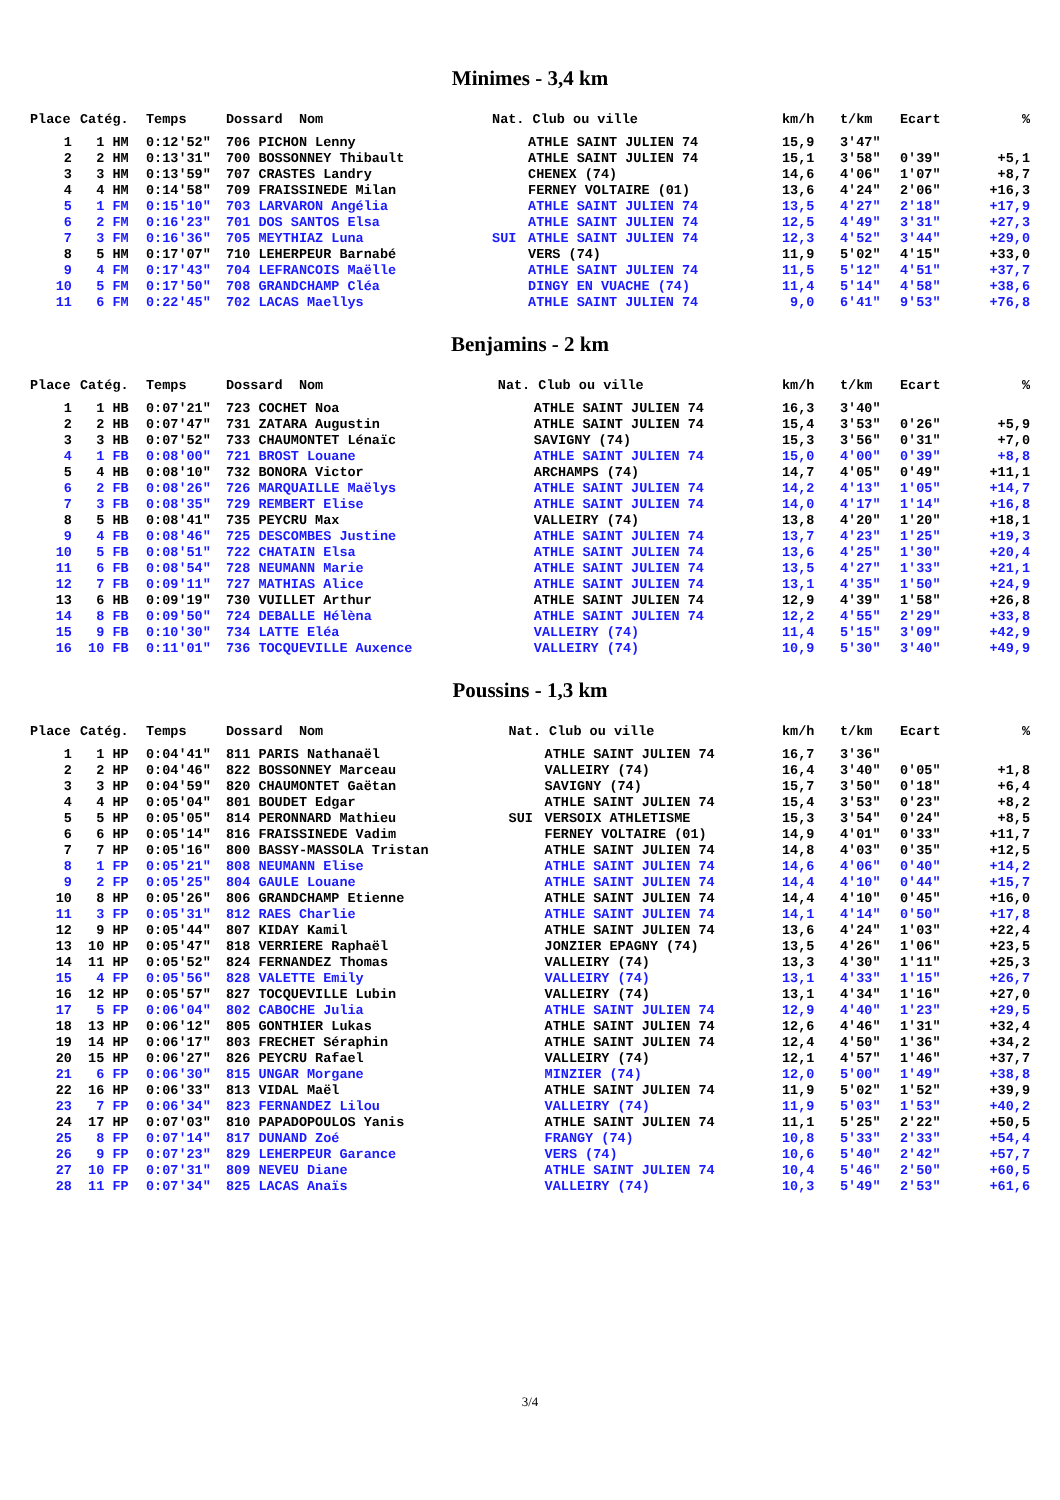Minimes - 3,4 km
| Place | Catég. | Temps | Dossard Nom | Nat. Club ou ville | | km/h | t/km | Ecart | % |
| --- | --- | --- | --- | --- | --- | --- | --- | --- | --- |
| 1 | 1 HM | 0:12'52" | 706 PICHON Lenny | | ATHLE SAINT JULIEN 74 | 15,9 | 3'47" | | |
| 2 | 2 HM | 0:13'31" | 700 BOSSONNEY Thibault | | ATHLE SAINT JULIEN 74 | 15,1 | 3'58" | 0'39" | +5,1 |
| 3 | 3 HM | 0:13'59" | 707 CRASTES Landry | | CHENEX (74) | 14,6 | 4'06" | 1'07" | +8,7 |
| 4 | 4 HM | 0:14'58" | 709 FRAISSINEDE Milan | | FERNEY VOLTAIRE (01) | 13,6 | 4'24" | 2'06" | +16,3 |
| 5 | 1 FM | 0:15'10" | 703 LARVARON Angélia | | ATHLE SAINT JULIEN 74 | 13,5 | 4'27" | 2'18" | +17,9 |
| 6 | 2 FM | 0:16'23" | 701 DOS SANTOS Elsa | | ATHLE SAINT JULIEN 74 | 12,5 | 4'49" | 3'31" | +27,3 |
| 7 | 3 FM | 0:16'36" | 705 MEYTHIAZ Luna | SUI | ATHLE SAINT JULIEN 74 | 12,3 | 4'52" | 3'44" | +29,0 |
| 8 | 5 HM | 0:17'07" | 710 LEHERPEUR Barnabé | | VERS (74) | 11,9 | 5'02" | 4'15" | +33,0 |
| 9 | 4 FM | 0:17'43" | 704 LEFRANCOIS Maëlle | | ATHLE SAINT JULIEN 74 | 11,5 | 5'12" | 4'51" | +37,7 |
| 10 | 5 FM | 0:17'50" | 708 GRANDCHAMP Cléa | | DINGY EN VUACHE (74) | 11,4 | 5'14" | 4'58" | +38,6 |
| 11 | 6 FM | 0:22'45" | 702 LACAS Maellys | | ATHLE SAINT JULIEN 74 | 9,0 | 6'41" | 9'53" | +76,8 |
Benjamins - 2 km
| Place | Catég. | Temps | Dossard Nom | Nat. Club ou ville | | km/h | t/km | Ecart | % |
| --- | --- | --- | --- | --- | --- | --- | --- | --- | --- |
| 1 | 1 HB | 0:07'21" | 723 COCHET Noa | | ATHLE SAINT JULIEN 74 | 16,3 | 3'40" | | |
| 2 | 2 HB | 0:07'47" | 731 ZATARA Augustin | | ATHLE SAINT JULIEN 74 | 15,4 | 3'53" | 0'26" | +5,9 |
| 3 | 3 HB | 0:07'52" | 733 CHAUMONTET Lénaïc | | SAVIGNY (74) | 15,3 | 3'56" | 0'31" | +7,0 |
| 4 | 1 FB | 0:08'00" | 721 BROST Louane | | ATHLE SAINT JULIEN 74 | 15,0 | 4'00" | 0'39" | +8,8 |
| 5 | 4 HB | 0:08'10" | 732 BONORA Victor | | ARCHAMPS (74) | 14,7 | 4'05" | 0'49" | +11,1 |
| 6 | 2 FB | 0:08'26" | 726 MARQUAILLE Maëlys | | ATHLE SAINT JULIEN 74 | 14,2 | 4'13" | 1'05" | +14,7 |
| 7 | 3 FB | 0:08'35" | 729 REMBERT Elise | | ATHLE SAINT JULIEN 74 | 14,0 | 4'17" | 1'14" | +16,8 |
| 8 | 5 HB | 0:08'41" | 735 PEYCRU Max | | VALLEIRY (74) | 13,8 | 4'20" | 1'20" | +18,1 |
| 9 | 4 FB | 0:08'46" | 725 DESCOMBES Justine | | ATHLE SAINT JULIEN 74 | 13,7 | 4'23" | 1'25" | +19,3 |
| 10 | 5 FB | 0:08'51" | 722 CHATAIN Elsa | | ATHLE SAINT JULIEN 74 | 13,6 | 4'25" | 1'30" | +20,4 |
| 11 | 6 FB | 0:08'54" | 728 NEUMANN Marie | | ATHLE SAINT JULIEN 74 | 13,5 | 4'27" | 1'33" | +21,1 |
| 12 | 7 FB | 0:09'11" | 727 MATHIAS Alice | | ATHLE SAINT JULIEN 74 | 13,1 | 4'35" | 1'50" | +24,9 |
| 13 | 6 HB | 0:09'19" | 730 VUILLET Arthur | | ATHLE SAINT JULIEN 74 | 12,9 | 4'39" | 1'58" | +26,8 |
| 14 | 8 FB | 0:09'50" | 724 DEBALLE Hélèna | | ATHLE SAINT JULIEN 74 | 12,2 | 4'55" | 2'29" | +33,8 |
| 15 | 9 FB | 0:10'30" | 734 LATTE Eléa | | VALLEIRY (74) | 11,4 | 5'15" | 3'09" | +42,9 |
| 16 | 10 FB | 0:11'01" | 736 TOCQUEVILLE Auxence | | VALLEIRY (74) | 10,9 | 5'30" | 3'40" | +49,9 |
Poussins - 1,3 km
| Place | Catég. | Temps | Dossard Nom | Nat. Club ou ville | | km/h | t/km | Ecart | % |
| --- | --- | --- | --- | --- | --- | --- | --- | --- | --- |
| 1 | 1 HP | 0:04'41" | 811 PARIS Nathanaël | | ATHLE SAINT JULIEN 74 | 16,7 | 3'36" | | |
| 2 | 2 HP | 0:04'46" | 822 BOSSONNEY Marceau | | VALLEIRY (74) | 16,4 | 3'40" | 0'05" | +1,8 |
| 3 | 3 HP | 0:04'59" | 820 CHAUMONTET Gaëtan | | SAVIGNY (74) | 15,7 | 3'50" | 0'18" | +6,4 |
| 4 | 4 HP | 0:05'04" | 801 BOUDET Edgar | | ATHLE SAINT JULIEN 74 | 15,4 | 3'53" | 0'23" | +8,2 |
| 5 | 5 HP | 0:05'05" | 814 PERONNARD Mathieu | SUI | VERSOIX ATHLETISME | 15,3 | 3'54" | 0'24" | +8,5 |
| 6 | 6 HP | 0:05'14" | 816 FRAISSINEDE Vadim | | FERNEY VOLTAIRE (01) | 14,9 | 4'01" | 0'33" | +11,7 |
| 7 | 7 HP | 0:05'16" | 800 BASSY-MASSOLA Tristan | | ATHLE SAINT JULIEN 74 | 14,8 | 4'03" | 0'35" | +12,5 |
| 8 | 1 FP | 0:05'21" | 808 NEUMANN Elise | | ATHLE SAINT JULIEN 74 | 14,6 | 4'06" | 0'40" | +14,2 |
| 9 | 2 FP | 0:05'25" | 804 GAULE Louane | | ATHLE SAINT JULIEN 74 | 14,4 | 4'10" | 0'44" | +15,7 |
| 10 | 8 HP | 0:05'26" | 806 GRANDCHAMP Etienne | | ATHLE SAINT JULIEN 74 | 14,4 | 4'10" | 0'45" | +16,0 |
| 11 | 3 FP | 0:05'31" | 812 RAES Charlie | | ATHLE SAINT JULIEN 74 | 14,1 | 4'14" | 0'50" | +17,8 |
| 12 | 9 HP | 0:05'44" | 807 KIDAY Kamil | | ATHLE SAINT JULIEN 74 | 13,6 | 4'24" | 1'03" | +22,4 |
| 13 | 10 HP | 0:05'47" | 818 VERRIERE Raphaël | | JONZIER EPAGNY (74) | 13,5 | 4'26" | 1'06" | +23,5 |
| 14 | 11 HP | 0:05'52" | 824 FERNANDEZ Thomas | | VALLEIRY (74) | 13,3 | 4'30" | 1'11" | +25,3 |
| 15 | 4 FP | 0:05'56" | 828 VALETTE Emily | | VALLEIRY (74) | 13,1 | 4'33" | 1'15" | +26,7 |
| 16 | 12 HP | 0:05'57" | 827 TOCQUEVILLE Lubin | | VALLEIRY (74) | 13,1 | 4'34" | 1'16" | +27,0 |
| 17 | 5 FP | 0:06'04" | 802 CABOCHE Julia | | ATHLE SAINT JULIEN 74 | 12,9 | 4'40" | 1'23" | +29,5 |
| 18 | 13 HP | 0:06'12" | 805 GONTHIER Lukas | | ATHLE SAINT JULIEN 74 | 12,6 | 4'46" | 1'31" | +32,4 |
| 19 | 14 HP | 0:06'17" | 803 FRECHET Séraphin | | ATHLE SAINT JULIEN 74 | 12,4 | 4'50" | 1'36" | +34,2 |
| 20 | 15 HP | 0:06'27" | 826 PEYCRU Rafael | | VALLEIRY (74) | 12,1 | 4'57" | 1'46" | +37,7 |
| 21 | 6 FP | 0:06'30" | 815 UNGAR Morgane | | MINZIER (74) | 12,0 | 5'00" | 1'49" | +38,8 |
| 22 | 16 HP | 0:06'33" | 813 VIDAL Maël | | ATHLE SAINT JULIEN 74 | 11,9 | 5'02" | 1'52" | +39,9 |
| 23 | 7 FP | 0:06'34" | 823 FERNANDEZ Lilou | | VALLEIRY (74) | 11,9 | 5'03" | 1'53" | +40,2 |
| 24 | 17 HP | 0:07'03" | 810 PAPADOPOULOS Yanis | | ATHLE SAINT JULIEN 74 | 11,1 | 5'25" | 2'22" | +50,5 |
| 25 | 8 FP | 0:07'14" | 817 DUNAND Zoé | | FRANGY (74) | 10,8 | 5'33" | 2'33" | +54,4 |
| 26 | 9 FP | 0:07'23" | 829 LEHERPEUR Garance | | VERS (74) | 10,6 | 5'40" | 2'42" | +57,7 |
| 27 | 10 FP | 0:07'31" | 809 NEVEU Diane | | ATHLE SAINT JULIEN 74 | 10,4 | 5'46" | 2'50" | +60,5 |
| 28 | 11 FP | 0:07'34" | 825 LACAS Anaïs | | VALLEIRY (74) | 10,3 | 5'49" | 2'53" | +61,6 |
3/4